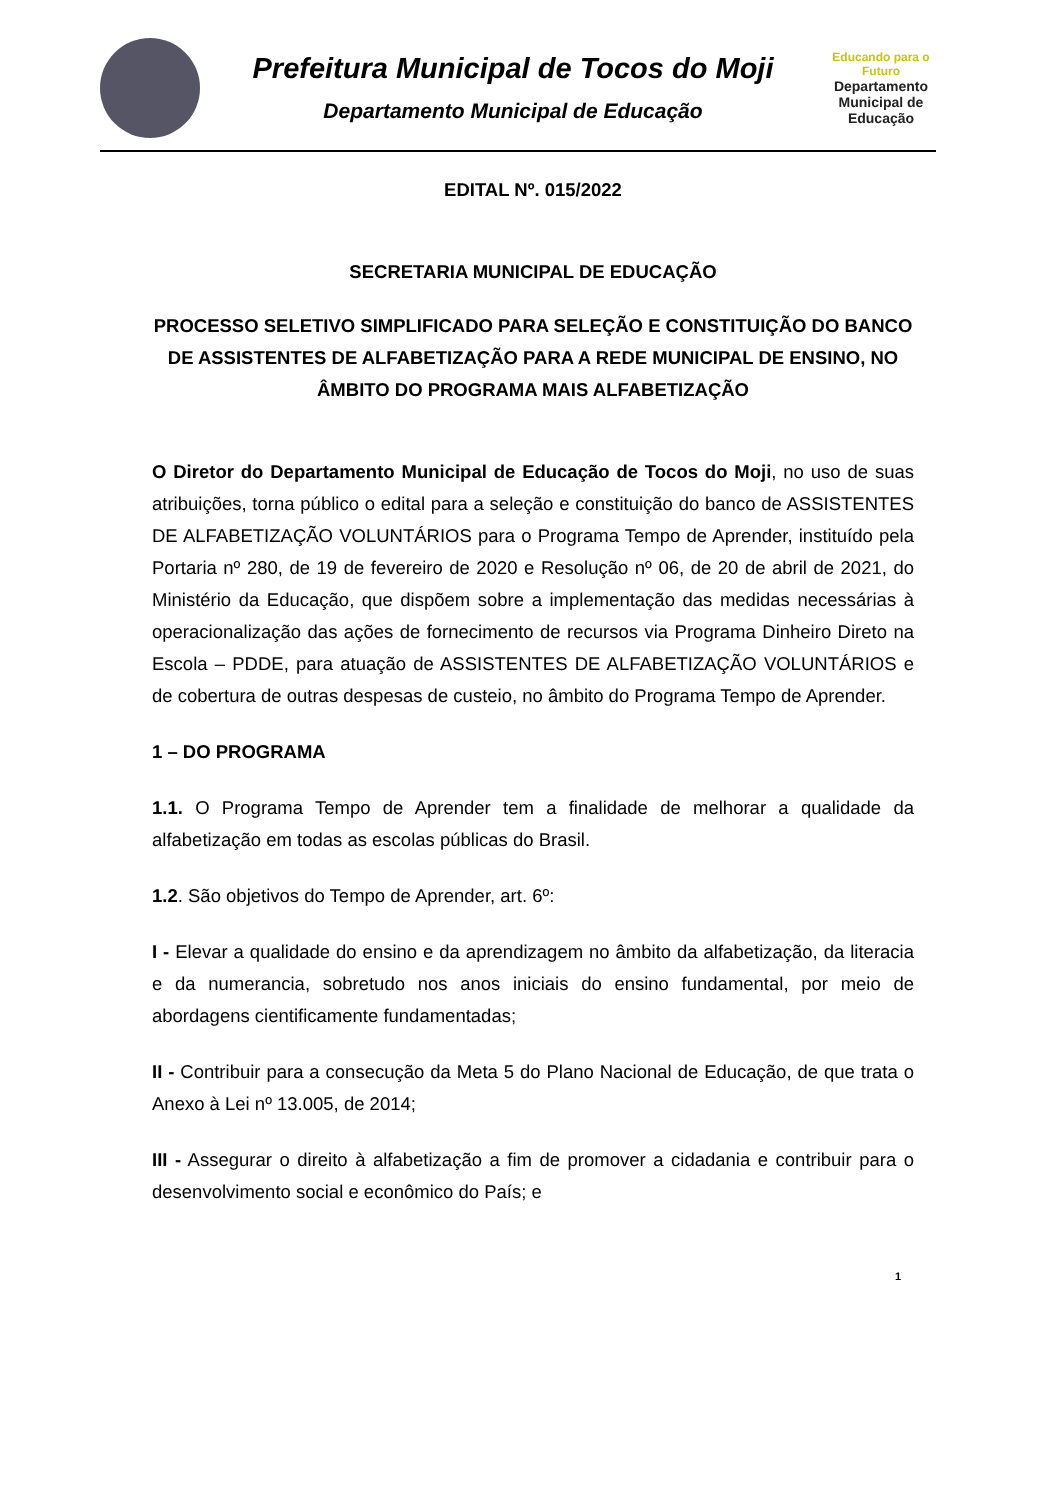Prefeitura Municipal de Tocos do Moji
Departamento Municipal de Educação
Educando para o Futuro
Departamento Municipal de Educação
EDITAL Nº. 015/2022
SECRETARIA MUNICIPAL DE EDUCAÇÃO
PROCESSO SELETIVO SIMPLIFICADO PARA SELEÇÃO E CONSTITUIÇÃO DO BANCO DE ASSISTENTES DE ALFABETIZAÇÃO PARA A REDE MUNICIPAL DE ENSINO, NO ÂMBITO DO PROGRAMA MAIS ALFABETIZAÇÃO
O Diretor do Departamento Municipal de Educação de Tocos do Moji, no uso de suas atribuições, torna público o edital para a seleção e constituição do banco de ASSISTENTES DE ALFABETIZAÇÃO VOLUNTÁRIOS para o Programa Tempo de Aprender, instituído pela Portaria nº 280, de 19 de fevereiro de 2020 e Resolução nº 06, de 20 de abril de 2021, do Ministério da Educação, que dispõem sobre a implementação das medidas necessárias à operacionalização das ações de fornecimento de recursos via Programa Dinheiro Direto na Escola – PDDE, para atuação de ASSISTENTES DE ALFABETIZAÇÃO VOLUNTÁRIOS e de cobertura de outras despesas de custeio, no âmbito do Programa Tempo de Aprender.
1 – DO PROGRAMA
1.1. O Programa Tempo de Aprender tem a finalidade de melhorar a qualidade da alfabetização em todas as escolas públicas do Brasil.
1.2. São objetivos do Tempo de Aprender, art. 6º:
I - Elevar a qualidade do ensino e da aprendizagem no âmbito da alfabetização, da literacia e da numerancia, sobretudo nos anos iniciais do ensino fundamental, por meio de abordagens cientificamente fundamentadas;
II - Contribuir para a consecução da Meta 5 do Plano Nacional de Educação, de que trata o Anexo à Lei nº 13.005, de 2014;
III - Assegurar o direito à alfabetização a fim de promover a cidadania e contribuir para o desenvolvimento social e econômico do País; e
1